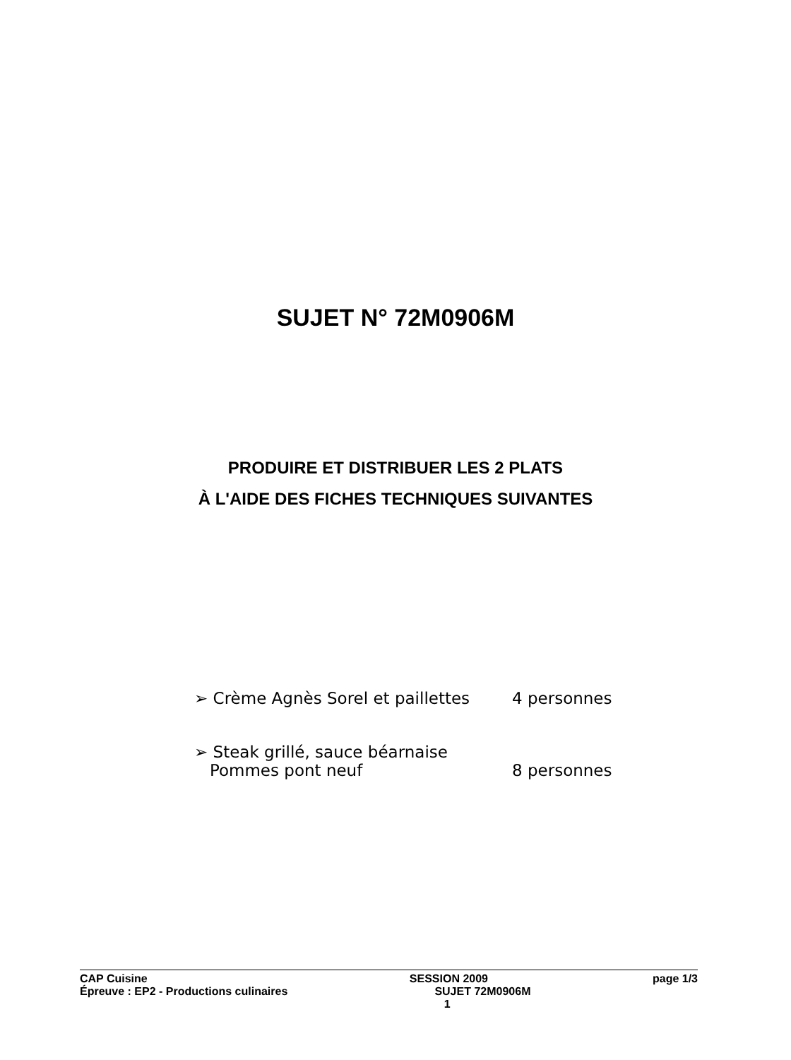SUJET N° 72M0906M
PRODUIRE ET DISTRIBUER LES 2 PLATS
À L'AIDE DES FICHES TECHNIQUES SUIVANTES
➢ Crème Agnès Sorel et paillettes 4 personnes
➢ Steak grillé, sauce béarnaise
Pommes pont neuf 8 personnes
CAP Cuisine
Épreuve : EP2 - Productions culinaires
SESSION 2009
SUJET 72M0906M
1
page 1/3